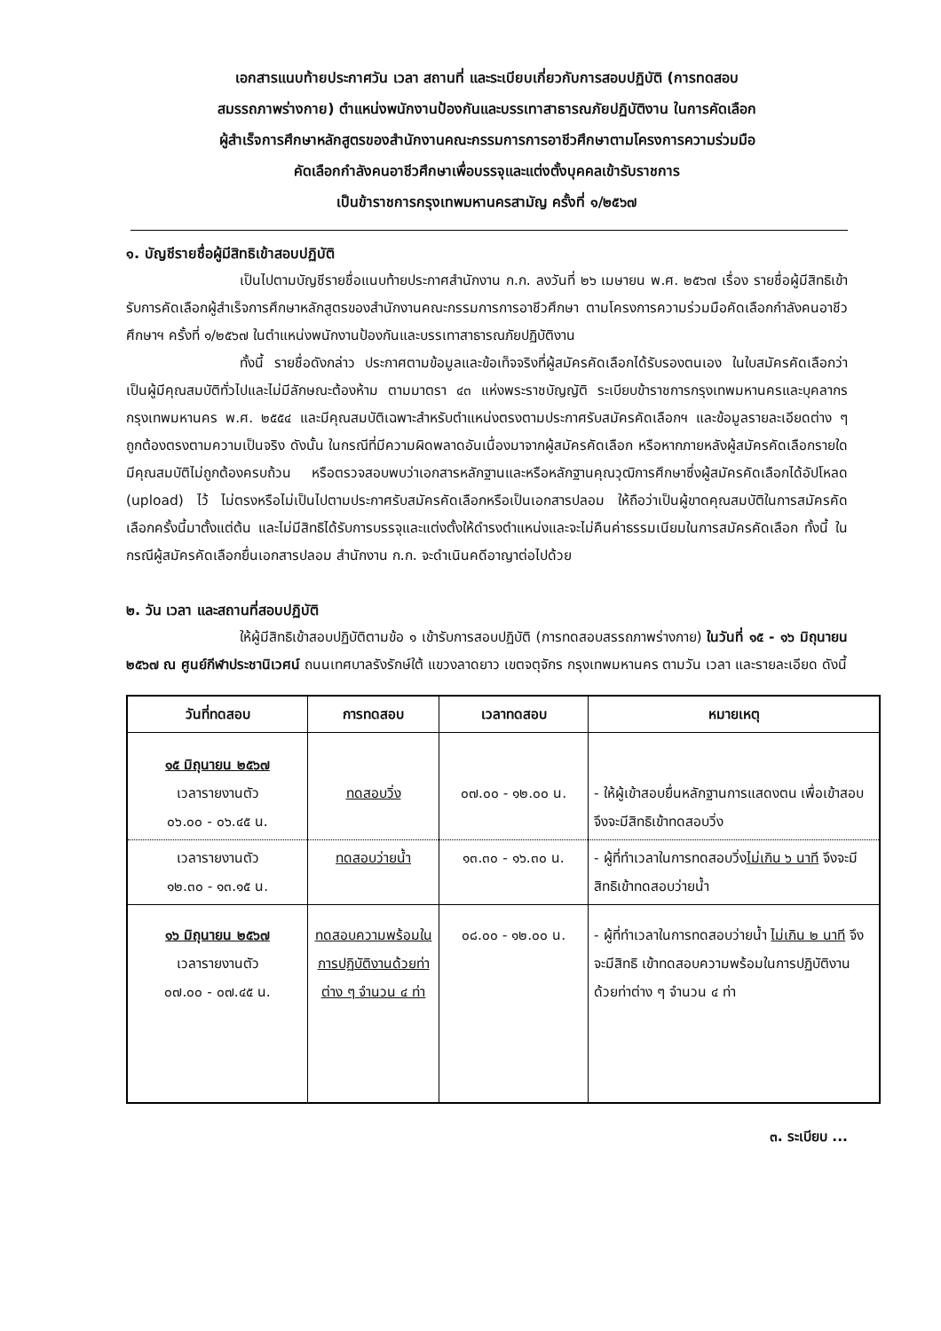เอกสารแนบท้ายประกาศวัน เวลา สถานที่ และระเบียบเกี่ยวกับการสอบปฏิบัติ (การทดสอบ
สมรรถภาพร่างกาย) ตำแหน่งพนักงานป้องกันและบรรเทาสาธารณภัยปฏิบัติงาน ในการคัดเลือก
ผู้สำเร็จการศึกษาหลักสูตรของสำนักงานคณะกรรมการการอาชีวศึกษาตามโครงการความร่วมมือ
คัดเลือกกำลังคนอาชีวศึกษาเพื่อบรรจุและแต่งตั้งบุคคลเข้ารับราชการ
เป็นข้าราชการกรุงเทพมหานครสามัญ ครั้งที่ ๑/๒๕๖๗
๑. บัญชีรายชื่อผู้มีสิทธิเข้าสอบปฏิบัติ
เป็นไปตามบัญชีรายชื่อแนบท้ายประกาศสำนักงาน ก.ก. ลงวันที่ ๒๖ เมษายน พ.ศ. ๒๕๖๗ เรื่อง รายชื่อผู้มีสิทธิเข้ารับการคัดเลือกผู้สำเร็จการศึกษาหลักสูตรของสำนักงานคณะกรรมการการอาชีวศึกษา ตามโครงการความร่วมมือคัดเลือกกำลังคนอาชีวศึกษาฯ ครั้งที่ ๑/๒๕๖๗ ในตำแหน่งพนักงานป้องกันและบรรเทาสาธารณภัยปฏิบัติงาน
ทั้งนี้ รายชื่อดังกล่าว ประกาศตามข้อมูลและข้อเท็จจริงที่ผู้สมัครคัดเลือกได้รับรองตนเอง ในใบสมัครคัดเลือกว่าเป็นผู้มีคุณสมบัติทั่วไปและไม่มีลักษณะต้องห้าม ตามมาตรา ๔๓ แห่งพระราชบัญญัติ ระเบียบข้าราชการกรุงเทพมหานครและบุคลากรกรุงเทพมหานคร พ.ศ. ๒๕๕๔ และมีคุณสมบัติเฉพาะสำหรับตำแหน่งตรงตามประกาศรับสมัครคัดเลือกฯ และข้อมูลรายละเอียดต่าง ๆ ถูกต้องตรงตามความเป็นจริง ดังนั้น ในกรณีที่มีความผิดพลาดอันเนื่องมาจากผู้สมัครคัดเลือก หรือหากภายหลังผู้สมัครคัดเลือกรายใดมีคุณสมบัติไม่ถูกต้องครบถ้วน หรือตรวจสอบพบว่าเอกสารหลักฐานและหรือหลักฐานคุณวุฒิการศึกษาซึ่งผู้สมัครคัดเลือกได้อัปโหลด (upload) ไว้ ไม่ตรงหรือไม่เป็นไปตามประกาศรับสมัครคัดเลือกหรือเป็นเอกสารปลอม ให้ถือว่าเป็นผู้ขาดคุณสมบัติในการสมัครคัดเลือกครั้งนี้มาตั้งแต่ต้น และไม่มีสิทธิได้รับการบรรจุและแต่งตั้งให้ดำรงตำแหน่งและจะไม่คืนค่าธรรมเนียมในการสมัครคัดเลือก ทั้งนี้ ในกรณีผู้สมัครคัดเลือกยื่นเอกสารปลอม สำนักงาน ก.ก. จะดำเนินคดีอาญาต่อไปด้วย
๒. วัน เวลา และสถานที่สอบปฏิบัติ
ให้ผู้มีสิทธิเข้าสอบปฏิบัติตามข้อ ๑ เข้ารับการสอบปฏิบัติ (การทดสอบสรรถภาพร่างกาย) ในวันที่ ๑๕ - ๑๖ มิถุนายน ๒๕๖๗ ณ ศูนย์กีฬาประชานิเวศน์ ถนนเทศบาลรังรักษ์ใต้ แขวงลาดยาว เขตจตุจักร กรุงเทพมหานคร ตามวัน เวลา และรายละเอียด ดังนี้
| วันที่ทดสอบ | การทดสอบ | เวลาทดสอบ | หมายเหตุ |
| --- | --- | --- | --- |
| ๑๕ มิถุนายน ๒๕๖๗ เวลารายงานตัว ๐๖.๐๐ - ๐๖.๔๕ น. | ทดสอบวิ่ง | ๐๗.๐๐ - ๑๒.๐๐ น. | - ให้ผู้เข้าสอบยื่นหลักฐานการแสดงตน เพื่อเข้าสอบ จึงจะมีสิทธิเข้าทดสอบวิ่ง |
| เวลารายงานตัว ๑๒.๓๐ - ๑๓.๑๕ น. | ทดสอบว่ายน้ำ | ๑๓.๓๐ - ๑๖.๓๐ น. | - ผู้ที่ทำเวลาในการทดสอบวิ่ง ไม่เกิน ๖ นาที จึงจะมีสิทธิเข้าทดสอบว่ายน้ำ |
| ๑๖ มิถุนายน ๒๕๖๗ เวลารายงานตัว ๐๗.๐๐ - ๐๗.๔๕ น. | ทดสอบความพร้อมในการปฏิบัติงานด้วยท่าต่าง ๆ จำนวน ๔ ท่า | ๐๘.๐๐ - ๑๒.๐๐ น. | - ผู้ที่ทำเวลาในการทดสอบว่ายน้ำ ไม่เกิน ๒ นาที จึงจะมีสิทธิ เข้าทดสอบความพร้อมในการปฏิบัติงาน ด้วยท่าต่าง ๆ จำนวน ๔ ท่า |
๓. ระเบียบ ...